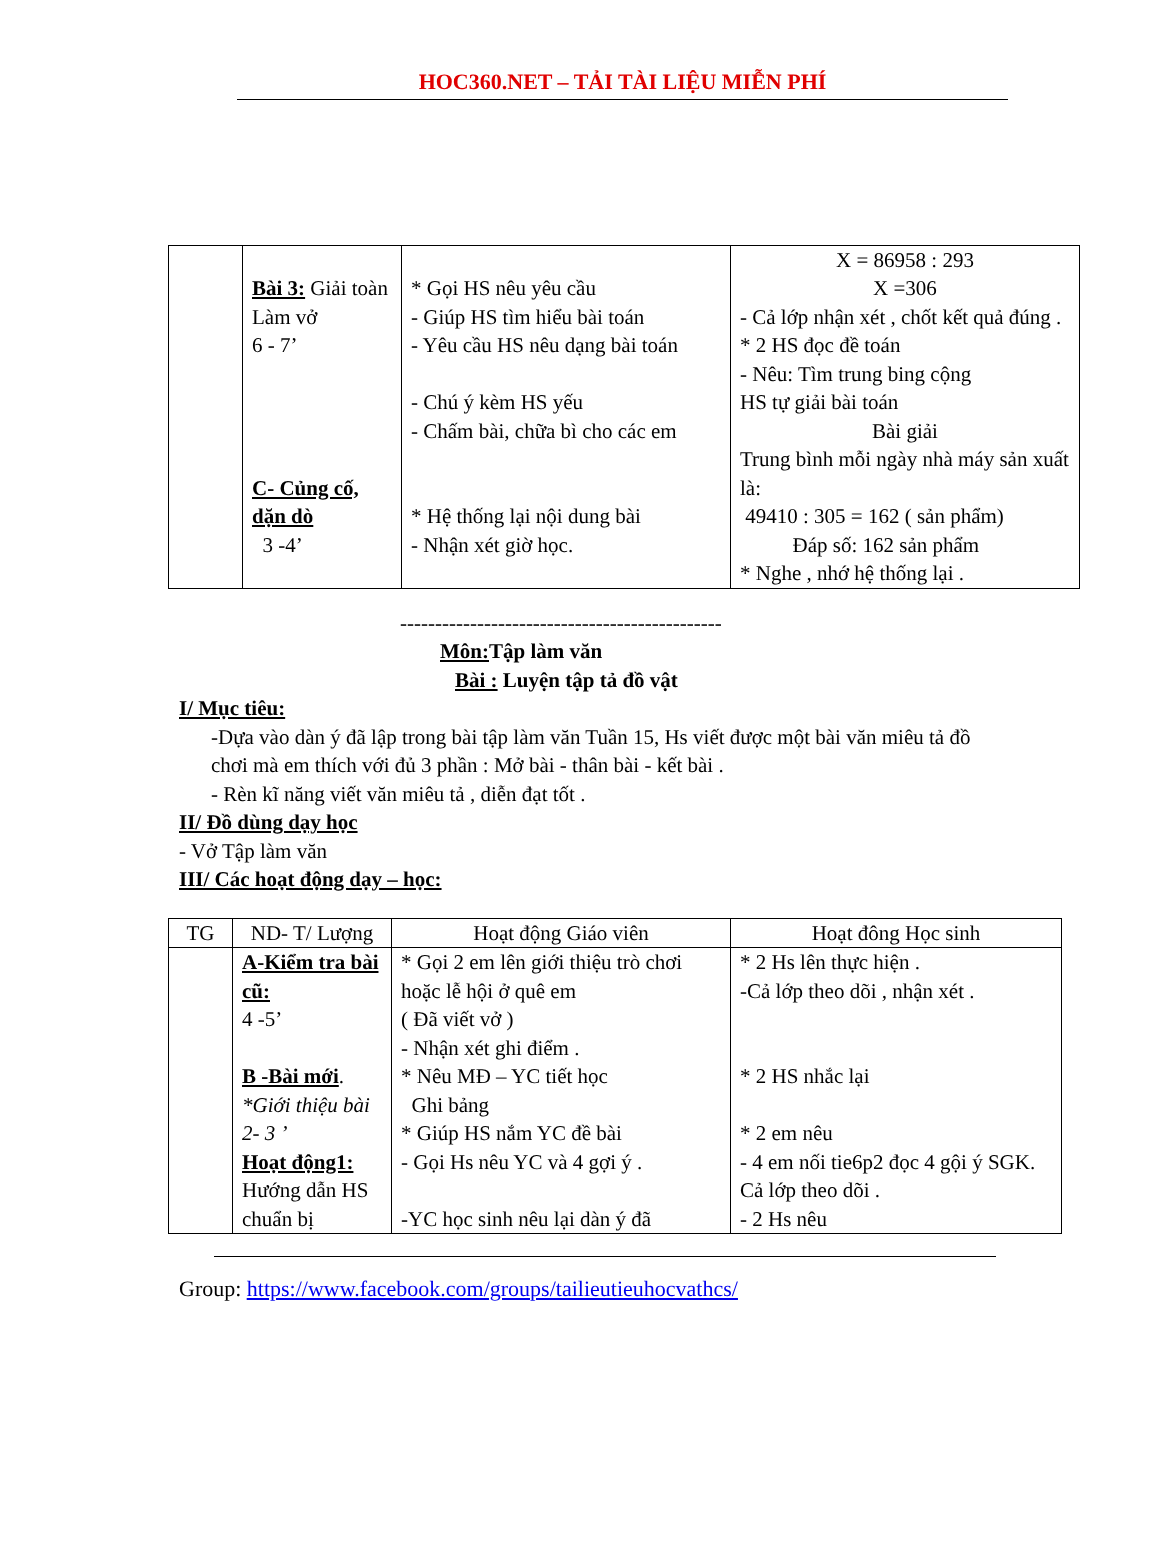HOC360.NET – TẢI TÀI LIỆU MIỄN PHÍ
| | Bài 3: Giải toàn Làm vở 6 - 7’ C- Củng cố, dặn dò 3 -4’ | * Gọi HS nêu yêu cầu - Giúp HS tìm hiểu bài toán - Yêu cầu HS nêu dạng bài toán - Chú ý kèm HS yếu - Chấm bài, chữa bì cho các em * Hệ thống lại nội dung bài - Nhận xét giờ học. | X = 86958 : 293 X =306 - Cả lớp nhận xét , chốt kết quả đúng . * 2 HS đọc đề toán - Nêu: Tìm trung bing cộng HS tự giải bài toán Bài giải Trung bình mỗi ngày nhà máy sản xuất là: 49410 : 305 = 162 ( sản phẩm) Đáp số: 162 sản phẩm * Nghe , nhớ hệ thống lại . |
----------------------------------------------
Môn: Tập làm văn
Bài : Luyện tập tả đồ vật
I/ Mục tiêu:
-Dựa vào dàn ý đã lập trong bài tập làm văn Tuần 15, Hs viết được một bài văn miêu tả đồ chơi mà em thích với đủ 3 phần : Mở bài - thân bài - kết bài .
- Rèn kĩ năng viết văn miêu tả , diễn đạt tốt .
II/ Đồ dùng dạy học
- Vở Tập làm văn
III/ Các hoạt động dạy – học:
| TG | ND- T/ Lượng | Hoạt động Giáo viên | Hoạt đông Học sinh |
| --- | --- | --- | --- |
| | A-Kiểm tra bài cũ: 4 -5’ B -Bài mới . *Giới thiệu bài 2- 3 ’ Hoạt động1: Hướng dẫn HS chuẩn bị | * Gọi 2 em lên giới thiệu trò chơi hoặc lễ hội ở quê em ( Đã viết vở ) - Nhận xét ghi điểm . * Nêu MĐ – YC tiết học Ghi bảng * Giúp HS nắm YC đề bài - Gọi Hs nêu YC và 4 gợi ý . -YC học sinh nêu lại dàn ý đã | * 2 Hs lên thực hiện . -Cả lớp theo dõi , nhận xét . * 2 HS nhắc lại * 2 em nêu - 4 em nối tie6p2 đọc 4 gội ý SGK. Cả lớp theo dõi . - 2 Hs nêu |
Group: https://www.facebook.com/groups/tailieutieuhocvathcs/